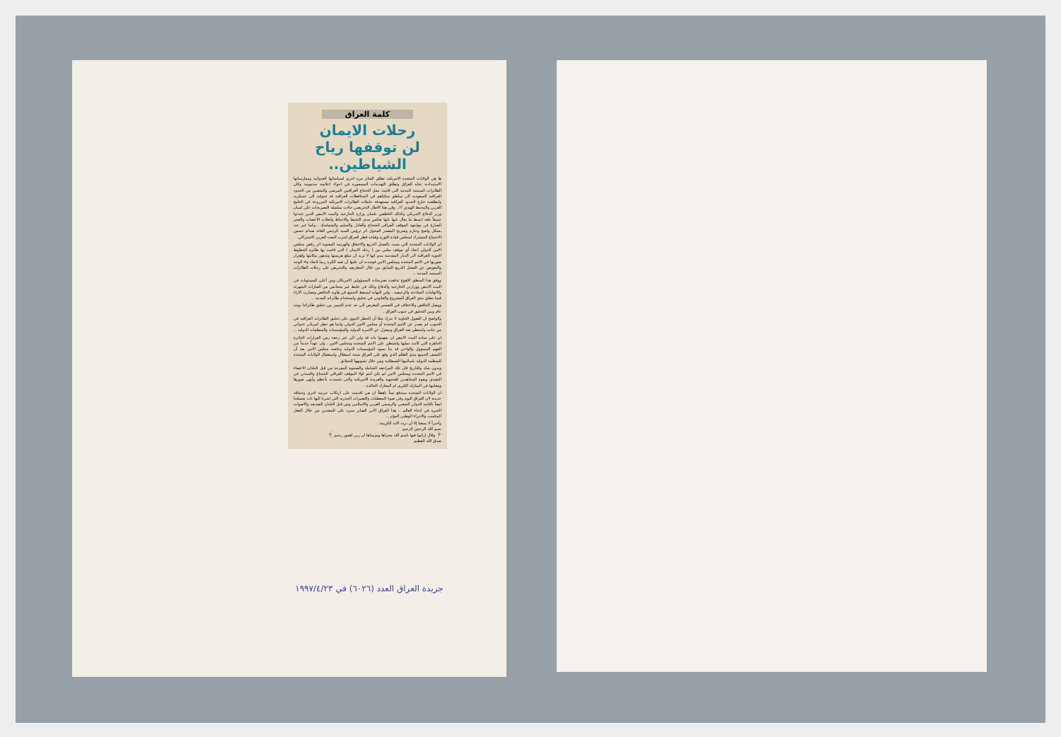كلمة العراق
رحلات الايمان
لن توقفها رياح الشياطين..
ها هي الولايات المتحدة الامريكية تطلق العنان مرة اخرى لسياساتها العدوانية وممارساتها الاستبدادية تجاه العراق وتطلق التهديدات المسعورة في اجواء اعلامية محمومة وكان الطائرات السمتية المدنية التي قامت بنقل الحجاج العراقيين المرضى والمتعبين من الحدود العراقية السعودية الى مناطق سكناهم في المحافظات العراقية قد تحولت الى عسكرية وانطلقت خارج الحدود العراقية مستهدفة حاملات الطائرات الامريكية المزروعة في الخليج العربي والمحيط الهندي ؟!.. وفي هذا الاطار التحريضي جاءت سلسلة التصريحات على لسان وزير الدفاع الامريكي وكذلك الناطقين بلسان وزارة الخارجية والبيت الابيض الذين تحدثوا جميعاً بلغة ابسط ما يقال عنها بانها تعكس مدى التخبط والاحباط وانفلات الاعصاب والعجز الصارخ في مواجهة الموقف العراقي الشجاع والعادل والسليم والمتماسك ، وكما عبر عنه بشكل واضح وحازم وصريح المصدر المخول اثر ترؤس السيد الرئيس القائد صدام حسين الاجتماع المشترك لمجلس قيادة الثورة وقيادة قطر العراق لحزب البعث العربي الاشتراكي.
ان الولايات المتحدة التي منيت بالفشل الذريع والاخفاق والهزيمة المعنوية اثر رفض مجلس الامن الدولي اتخاذ أي موقف سلبي من ( رحلة الايمان ) التي قامت بها طائرة الخطوط الجوية العراقية الى الديار المقدسة يبدو انها لا تريد أن تبتلع هزيمتها وتدهور مكانتها واهتزاز صورتها في الامم المتحدة ومجلس الامن فوجدت ان عليها أن تعيد الكرة ربما لانقاذ ماء الوجه والتعويض عن الفشل الذريع السابق من خلال المعارضة والتحريض على رحلات الطائرات السمتية المدنية ..
ووفق هذا المنطق الاهوج تدفقت تصريحات المسؤولين الامريكان ومن أعلى المستويات في البيت الابيض ووزارتي الخارجية والدفاع وذلك في خليط غير متجانس من العبارات المتهرئة والاتهامات الساذجة والرخيصة ، وفي النهاية ليسقط الجميع في هاوية التناقض وتضارب الاراء فيما يتعلق بحق العراق المشروع والقانوني في تحليق واستخدام طائراته المدنية ..
ووصل التناقض والاختلاف في التفسير المغرض الى حد عدم التمييز بين تحليق طائراتنا بوجه عام وبين التحليق في جنوب العراق ..
والواضح ان العقول الخاوية لا تدرك مثلا أن الحظر الجوي على تحليق الطائرات العراقية في الجنوب لم يصدر عن الامم المتحدة أو مجلس الامن الدولي وانما هو حظر امريكي عدواني من جانب واشنطن ضد العراق وبمعزل عن الاسرة الدولية والمؤسسات والمنظمات الدولية ..
ان على سادة البيت الابيض ان يفهموا بانه قد ولى الى غير رجعة زمن القرارات الجائرة الجاهزة التي كانت تمليها واشنطن على الامم المتحدة ومجلس الامن ، وان عهداً جديداً من الفهم المسؤول والواعي قد بدأ يسود المؤسسات الدولية وخاصة مجلس الامن بعد أن اكتشف الجميع مدى الظلم الذي وقع على العراق نتيجة استغلال واستغفال الولايات المتحدة للمنظمة الدولية باساليبها الشيطانية ومن خلال تشويهها للحقائق .
وبدون شك وللتاريخ فان تلك المراجعة الشاملة والصحوة المفرحة من قبل البلدان الاعضاء في الامم المتحدة ومجلس الامن لم تكن لتتم لولا الموقف العراقي الشجاع والمبدئي في التصدي وبقوة المجاهدين للعنجهية والعربدة الامريكية والتي تجسدت بأعظم وأبهى صورها ومعانيها في المنازلة الكبرى ام المعارك الخالدة .
ان الولايات المتحدة ستدفع ثمناً باهظاً ان هي اقدمت على ارتكاب جريمة اخرى وحماقة جديدة لان العراق اليوم وفي ضوء المعطيات والتغييرات الجذرية التي اشرنا اليها بات متسلحا ايضاً بالتاييد الدولي الشعبي والرسمي العربي والاسلامي ومن قبل البلدان الصديقة والاصوات الخيرة في انحاء العالم .. هذا العراق الابي الصابر سيرد على المعتدين من خلال الفعل المناسب والاجراء الوطني المؤثر ..
وأخيراً لا يسعنا إلا أن نردد الاية الكريمة :
بسم الله الرحمن الرحيم
﴿ وقال اركبوا فيها باسم الله مجراها ومرساها ان ربي لغفور رحيم ﴾
صدق الله العظيم
جريدة العراق العدد (٦٠٢٦) في ١٩٩٧/٤/٢٣